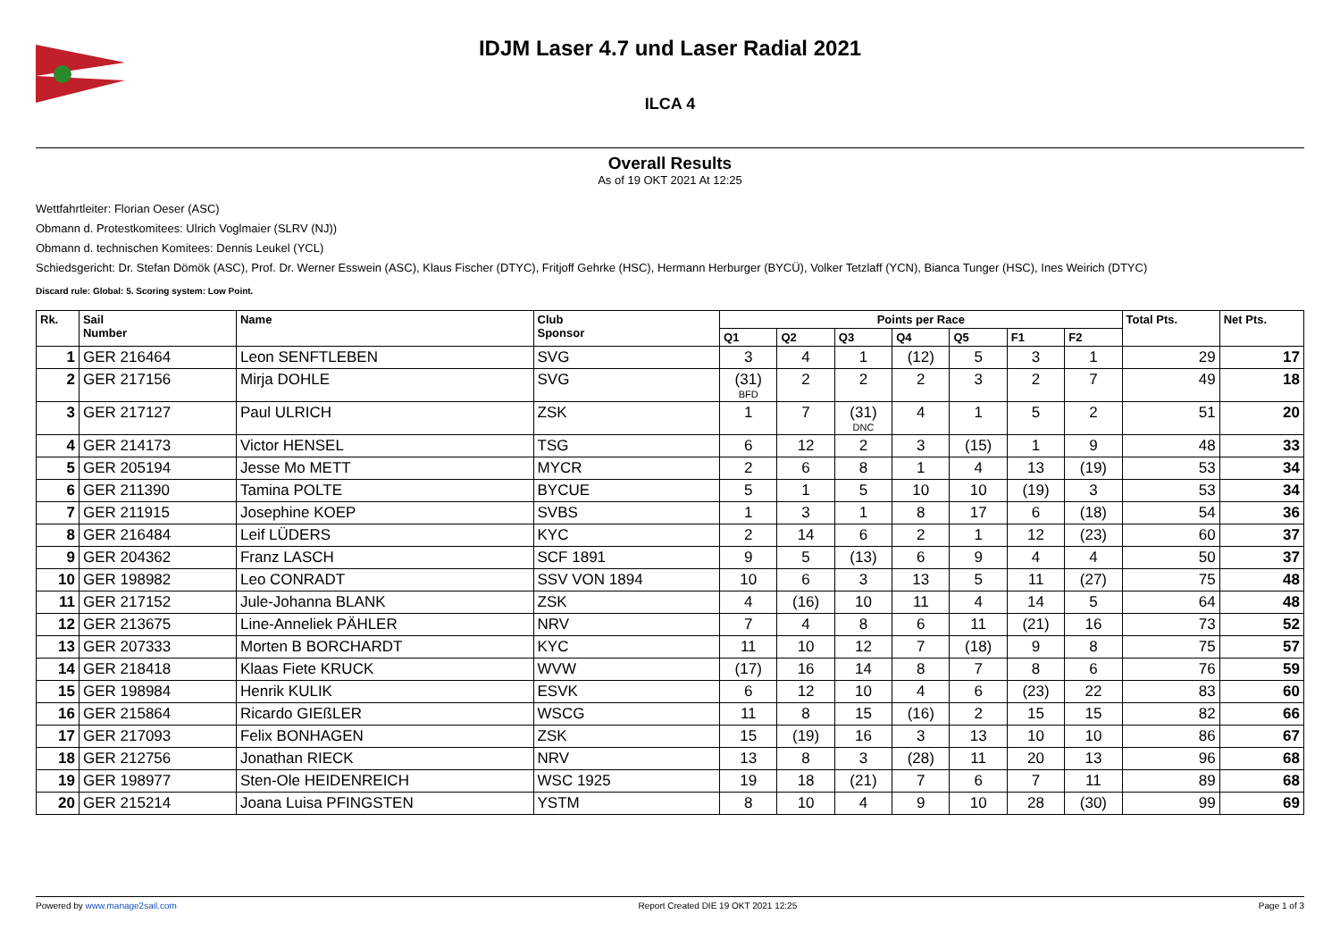IDJM Laser 4.7 und Laser Radial 2021
ILCA 4
Overall Results
As of 19 OKT 2021 At 12:25
Wettfahrtleiter: Florian Oeser (ASC)
Obmann d. Protestkomitees: Ulrich Voglmaier (SLRV (NJ))
Obmann d. technischen Komitees: Dennis Leukel (YCL)
Schiedsgericht: Dr. Stefan Dömök (ASC), Prof. Dr. Werner Esswein (ASC), Klaus Fischer (DTYC), Fritjoff Gehrke (HSC), Hermann Herburger (BYCÜ), Volker Tetzlaff (YCN), Bianca Tunger (HSC), Ines Weirich (DTYC)
Discard rule: Global: 5. Scoring system: Low Point.
| Rk. | Sail Number | Name | Club Sponsor | Points per Race | | | | | | | Total Pts. | Net Pts. |
| --- | --- | --- | --- | --- | --- | --- | --- | --- | --- | --- | --- | --- |
| | | | | Q1 | Q2 | Q3 | Q4 | Q5 | F1 | F2 | | |
| 1 | GER 216464 | Leon SENFTLEBEN | SVG | 3 | 4 | 1 | (12) | 5 | 3 | 1 | 29 | 17 |
| 2 | GER 217156 | Mirja DOHLE | SVG | (31) BFD | 2 | 2 | 2 | 3 | 2 | 7 | 49 | 18 |
| 3 | GER 217127 | Paul ULRICH | ZSK | 1 | 7 | (31) DNC | 4 | 1 | 5 | 2 | 51 | 20 |
| 4 | GER 214173 | Victor HENSEL | TSG | 6 | 12 | 2 | 3 | (15) | 1 | 9 | 48 | 33 |
| 5 | GER 205194 | Jesse Mo METT | MYCR | 2 | 6 | 8 | 1 | 4 | 13 | (19) | 53 | 34 |
| 6 | GER 211390 | Tamina POLTE | BYCUE | 5 | 1 | 5 | 10 | 10 | (19) | 3 | 53 | 34 |
| 7 | GER 211915 | Josephine KOEP | SVBS | 1 | 3 | 1 | 8 | 17 | 6 | (18) | 54 | 36 |
| 8 | GER 216484 | Leif LÜDERS | KYC | 2 | 14 | 6 | 2 | 1 | 12 | (23) | 60 | 37 |
| 9 | GER 204362 | Franz LASCH | SCF 1891 | 9 | 5 | (13) | 6 | 9 | 4 | 4 | 50 | 37 |
| 10 | GER 198982 | Leo CONRADT | SSV VON 1894 | 10 | 6 | 3 | 13 | 5 | 11 | (27) | 75 | 48 |
| 11 | GER 217152 | Jule-Johanna BLANK | ZSK | 4 | (16) | 10 | 11 | 4 | 14 | 5 | 64 | 48 |
| 12 | GER 213675 | Line-Anneliek PÄHLER | NRV | 7 | 4 | 8 | 6 | 11 | (21) | 16 | 73 | 52 |
| 13 | GER 207333 | Morten B BORCHARDT | KYC | 11 | 10 | 12 | 7 | (18) | 9 | 8 | 75 | 57 |
| 14 | GER 218418 | Klaas Fiete KRUCK | WVW | (17) | 16 | 14 | 8 | 7 | 8 | 6 | 76 | 59 |
| 15 | GER 198984 | Henrik KULIK | ESVK | 6 | 12 | 10 | 4 | 6 | (23) | 22 | 83 | 60 |
| 16 | GER 215864 | Ricardo GIEßLER | WSCG | 11 | 8 | 15 | (16) | 2 | 15 | 15 | 82 | 66 |
| 17 | GER 217093 | Felix BONHAGEN | ZSK | 15 | (19) | 16 | 3 | 13 | 10 | 10 | 86 | 67 |
| 18 | GER 212756 | Jonathan RIECK | NRV | 13 | 8 | 3 | (28) | 11 | 20 | 13 | 96 | 68 |
| 19 | GER 198977 | Sten-Ole HEIDENREICH | WSC 1925 | 19 | 18 | (21) | 7 | 6 | 7 | 11 | 89 | 68 |
| 20 | GER 215214 | Joana Luisa PFINGSTEN | YSTM | 8 | 10 | 4 | 9 | 10 | 28 | (30) | 99 | 69 |
Powered by www.manage2sail.com Report Created DIE 19 OKT 2021 12:25 Page 1 of 3